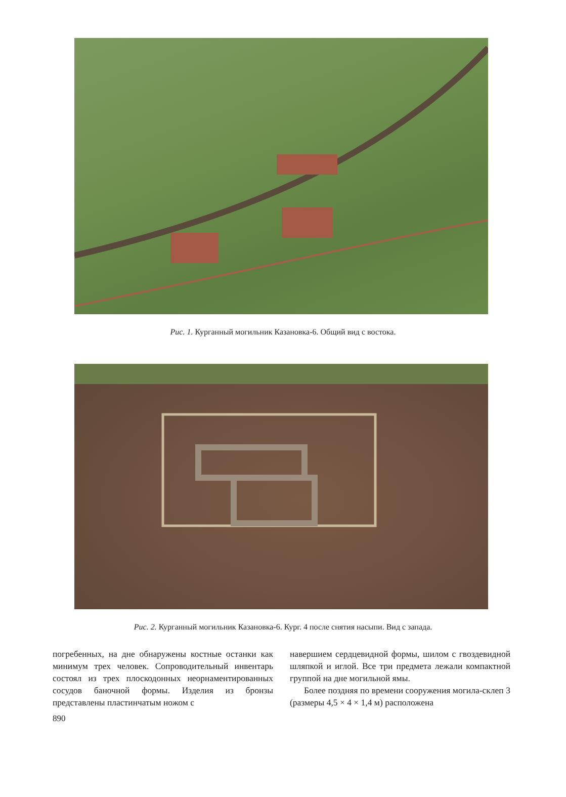Рис. 1. Курганный могильник Казановка-6. Общий вид с востока.
Рис. 2. Курганный могильник Казановка-6. Кург. 4 после снятия насыпи. Вид с запада.
погребенных, на дне обнаружены костные останки как минимум трех человек. Сопроводительный инвентарь состоял из трех плоскодонных неорнаментированных сосудов баночной формы. Изделия из бронзы представлены пластинчатым ножом с
навершием сердцевидной формы, шилом с гвоздевидной шляпкой и иглой. Все три предмета лежали компактной группой на дне могильной ямы.
Более поздняя по времени сооружения могила-склеп 3 (размеры 4,5 × 4 × 1,4 м) расположена
890